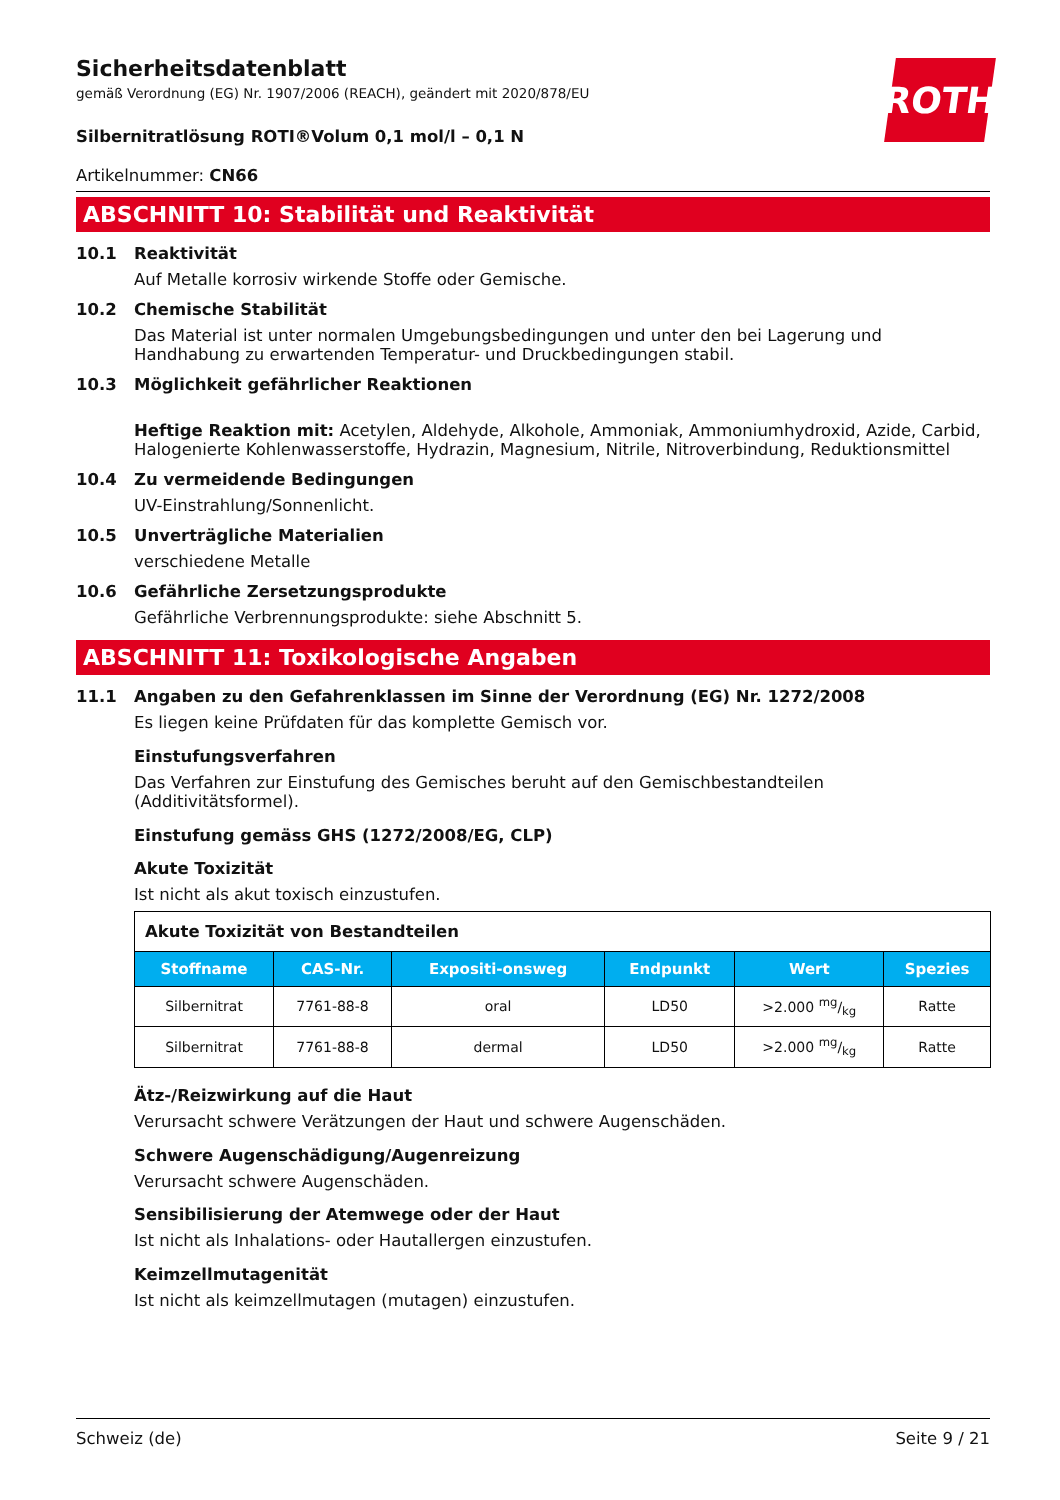ROTH
Sicherheitsdatenblatt
gemäß Verordnung (EG) Nr. 1907/2006 (REACH), geändert mit 2020/878/EU
Silbernitratlösung ROTI®Volum 0,1 mol/l – 0,1 N
Artikelnummer: CN66
ABSCHNITT 10: Stabilität und Reaktivität
10.1 Reaktivität
Auf Metalle korrosiv wirkende Stoffe oder Gemische.
10.2 Chemische Stabilität
Das Material ist unter normalen Umgebungsbedingungen und unter den bei Lagerung und Handhabung zu erwartenden Temperatur- und Druckbedingungen stabil.
10.3 Möglichkeit gefährlicher Reaktionen
Heftige Reaktion mit: Acetylen, Aldehyde, Alkohole, Ammoniak, Ammoniumhydroxid, Azide, Carbid, Halogenierte Kohlenwasserstoffe, Hydrazin, Magnesium, Nitrile, Nitroverbindung, Reduktionsmittel
10.4 Zu vermeidende Bedingungen
UV-Einstrahlung/Sonnenlicht.
10.5 Unverträgliche Materialien
verschiedene Metalle
10.6 Gefährliche Zersetzungsprodukte
Gefährliche Verbrennungsprodukte: siehe Abschnitt 5.
ABSCHNITT 11: Toxikologische Angaben
11.1 Angaben zu den Gefahrenklassen im Sinne der Verordnung (EG) Nr. 1272/2008
Es liegen keine Prüfdaten für das komplette Gemisch vor.
Einstufungsverfahren
Das Verfahren zur Einstufung des Gemisches beruht auf den Gemischbestandteilen (Additivitätsformel).
Einstufung gemäss GHS (1272/2008/EG, CLP)
Akute Toxizität
Ist nicht als akut toxisch einzustufen.
| Akute Toxizität von Bestandteilen | | | | | |
| Stoffname | CAS-Nr. | Expositi-onsweg | Endpunkt | Wert | Spezies |
| Silbernitrat | 7761-88-8 | oral | LD50 | >2.000 mg/kg | Ratte |
| Silbernitrat | 7761-88-8 | dermal | LD50 | >2.000 mg/kg | Ratte |
Ätz-/Reizwirkung auf die Haut
Verursacht schwere Verätzungen der Haut und schwere Augenschäden.
Schwere Augenschädigung/Augenreizung
Verursacht schwere Augenschäden.
Sensibilisierung der Atemwege oder der Haut
Ist nicht als Inhalations- oder Hautallergen einzustufen.
Keimzellmutagenität
Ist nicht als keimzellmutagen (mutagen) einzustufen.
Schweiz (de) Seite 9 / 21